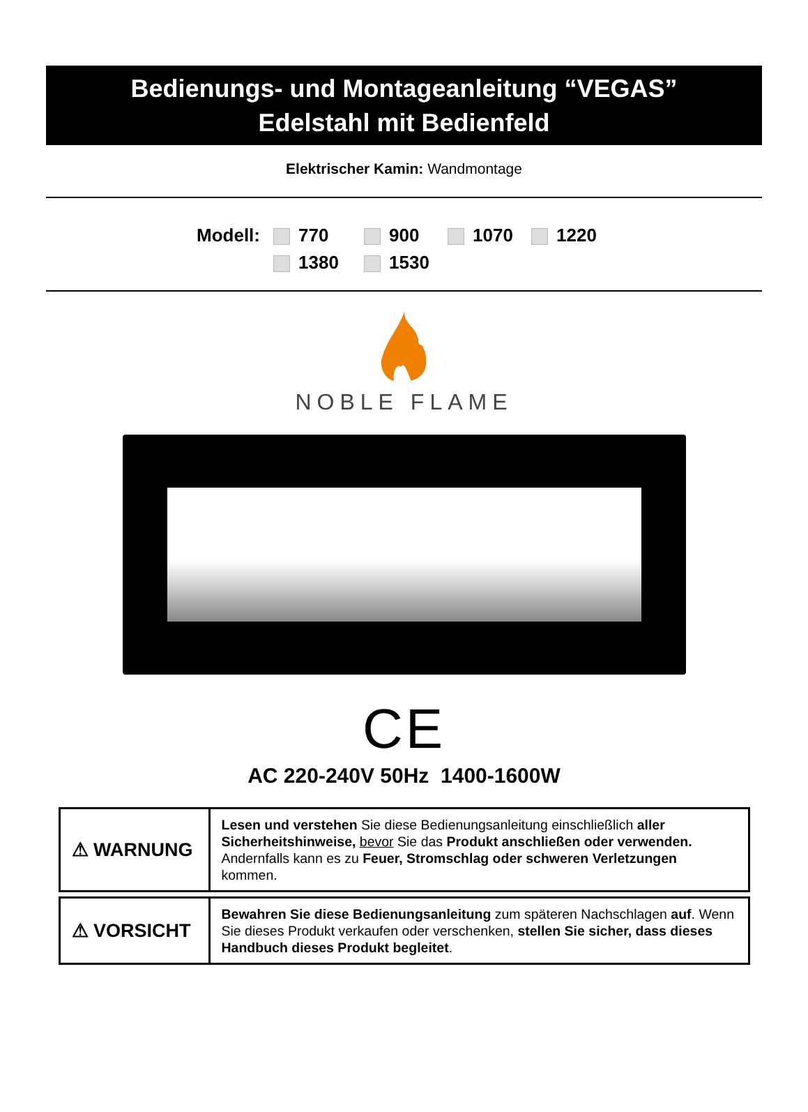Bedienungs- und Montageanleitung “VEGAS”
Edelstahl mit Bedienfeld
Elektrischer Kamin: Wandmontage
Modell: 770 900 1070 1220 1380 1530
NOBLE FLAME
CE
AC 220-240V 50Hz 1400-1600W
| ⚠ WARNUNG | Lesen und verstehen Sie diese Bedienungsanleitung einschließlich aller Sicherheitshinweise, bevor Sie das Produkt anschließen oder verwenden. Andernfalls kann es zu Feuer, Stromschlag oder schweren Verletzungen kommen. |
| ⚠ VORSICHT | Bewahren Sie diese Bedienungsanleitung zum späteren Nachschlagen auf . Wenn Sie dieses Produkt verkaufen oder verschenken, stellen Sie sicher, dass dieses Handbuch dieses Produkt begleitet . |